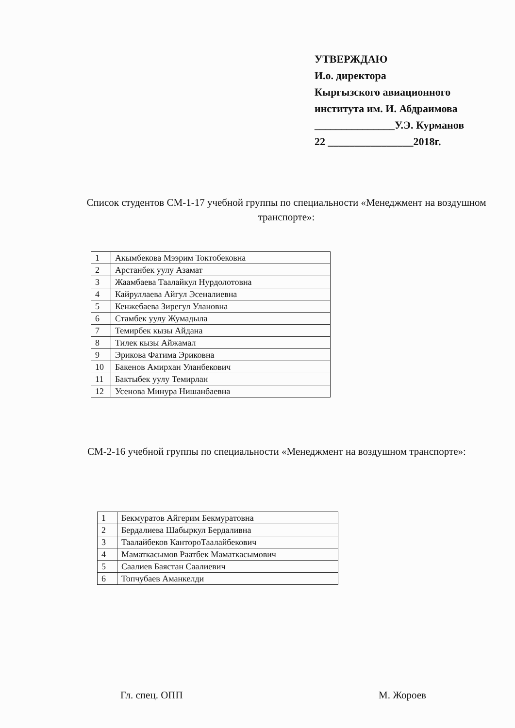УТВЕРЖДАЮ
И.о. директора
Кыргызского авиационного
института им. И. Абдраимова
_______________У.Э. Курманов
22 ________________2018г.
Список студентов СМ-1-17 учебной группы по специальности «Менеджмент на воздушном транспорте»:
| 1 | Акымбекова Мээрим Токтобековна |
| 2 | Арстанбек уулу Азамат |
| 3 | Жаамбаева Таалайкул Нурдолотовна |
| 4 | Кайруллаева Айгул Эсеналиевна |
| 5 | Кенжебаева Зирегул Улановна |
| 6 | Стамбек уулу Жумадыла |
| 7 | Темирбек кызы Айдана |
| 8 | Тилек кызы Айжамал |
| 9 | Эрикова Фатима Эриковна |
| 10 | Бакенов Амирхан Уланбекович |
| 11 | Бактыбек уулу Темирлан |
| 12 | Усенова Минура Нишанбаевна |
СМ-2-16 учебной группы по специальности «Менеджмент на воздушном транспорте»:
| 1 | Бекмуратов Айгерим Бекмуратовна |
| 2 | Бердалиева Шабыркул Бердаливна |
| 3 | Таалайбеков КантороТаалайбекович |
| 4 | Маматкасымов Раатбек Маматкасымович |
| 5 | Саалиев Баястан Саалиевич |
| 6 | Топчубаев Аманкелди |
Гл. спец. ОПП М. Жороев